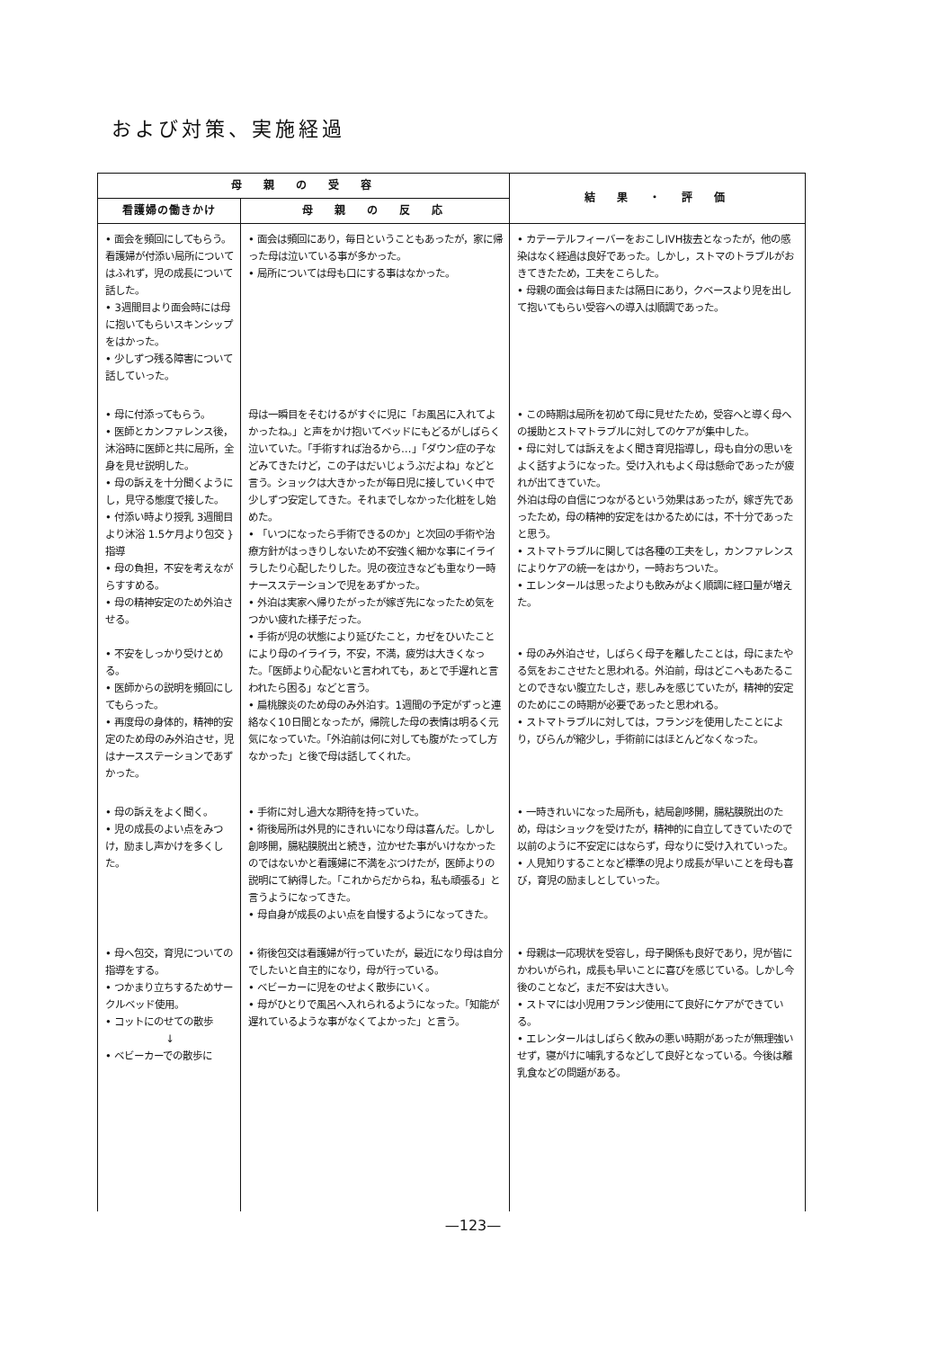および対策、実施経過
| 母 親 の 受 容 | | 結 果 ・ 評 価 |
| --- | --- | --- |
| 看護婦の働きかけ | 母 親 の 反 応 | |
| • 面会を頻回にしてもらう。 看護婦が付添い局所についてはふれず，児の成長について話した。 • 3週間目より面会時には母に抱いてもらいスキンシップをはかった。 • 少しずつ残る障害について話していった。 | • 面会は頻回にあり，毎日ということもあったが，家に帰った母は泣いている事が多かった。 • 局所については母も口にする事はなかった。 | • カテーテルフィーバーをおこしIVH抜去となったが，他の感染はなく経過は良好であった。しかし，ストマのトラブルがおきてきたため，工夫をこらした。 • 母親の面会は毎日または隔日にあり，クベースより児を出して抱いてもらい受容への導入は順調であった。 |
| • 母に付添ってもらう。 • 医師とカンファレンス後，沐浴時に医師と共に局所，全身を見せ説明した。 • 母の訴えを十分聞くようにし，見守る態度で接した。 • 付添い時より授乳 3週間目より沐浴 1.5ケ月より包交 } 指導 • 母の負担，不安を考えながらすすめる。 • 母の精神安定のため外泊させる。 • 不安をしっかり受けとめる。 • 医師からの説明を頻回にしてもらった。 • 再度母の身体的，精神的安定のため母のみ外泊させ，児はナースステーションであずかった。 | 母は一瞬目をそむけるがすぐに児に「お風呂に入れてよかったね。」と声をかけ抱いてベッドにもどるがしばらく泣いていた。「手術すれば治るから…」「ダウン症の子などみてきたけど，この子はだいじょうぶだよね」などと言う。ショックは大きかったが毎日児に接していく中で少しずつ安定してきた。それまでしなかった化粧をし始めた。 • 「いつになったら手術できるのか」と次回の手術や治療方針がはっきりしないため不安強く細かな事にイライラしたり心配したりした。児の夜泣きなども重なり一時ナースステーションで児をあずかった。 • 外泊は実家へ帰りたがったが嫁ぎ先になったため気をつかい疲れた様子だった。 • 手術が児の状態により延びたこと，カゼをひいたことにより母のイライラ，不安，不満，疲労は大きくなった。「医師より心配ないと言われても，あとで手遅れと言われたら困る」などと言う。 • 扁桃腺炎のため母のみ外泊す。1週間の予定がずっと連絡なく10日間となったが，帰院した母の表情は明るく元気になっていた。「外泊前は何に対しても腹がたってし方なかった」と後で母は話してくれた。 | • この時期は局所を初めて母に見せたため，受容へと導く母への援助とストマトラブルに対してのケアが集中した。 • 母に対しては訴えをよく聞き育児指導し，母も自分の思いをよく話すようになった。受け入れもよく母は懸命であったが疲れが出てきていた。 外泊は母の自信につながるという効果はあったが，嫁ぎ先であったため，母の精神的安定をはかるためには，不十分であったと思う。 • ストマトラブルに関しては各種の工夫をし，カンファレンスによりケアの統一をはかり，一時おちついた。 • エレンタールは思ったよりも飲みがよく順調に経口量が増えた。 • 母のみ外泊させ，しばらく母子を離したことは，母にまたやる気をおこさせたと思われる。外泊前，母はどこへもあたることのできない腹立たしさ，悲しみを感じていたが，精神的安定のためにこの時期が必要であったと思われる。 • ストマトラブルに対しては，フランジを使用したことにより，びらんが縮少し，手術前にはほとんどなくなった。 |
| • 母の訴えをよく聞く。 • 児の成長のよい点をみつけ，励まし声かけを多くした。 | • 手術に対し過大な期待を持っていた。 • 術後局所は外見的にきれいになり母は喜んだ。しかし創哆開，腸粘膜脱出と続き，泣かせた事がいけなかったのではないかと看護婦に不満をぶつけたが，医師よりの説明にて納得した。「これからだからね，私も頑張る」と言うようになってきた。 • 母自身が成長のよい点を自慢するようになってきた。 | • 一時きれいになった局所も，結局創哆開，腸粘膜脱出のため，母はショックを受けたが，精神的に自立してきていたので以前のように不安定にはならず，母なりに受け入れていった。 • 人見知りすることなど標準の児より成長が早いことを母も喜び，育児の励ましとしていった。 |
| • 母へ包交，育児についての指導をする。 • つかまり立ちするためサークルベッド使用。 • コットにのせての散歩 ↓ • ベビーカーでの散歩に | • 術後包交は看護婦が行っていたが，最近になり母は自分でしたいと自主的になり，母が行っている。 • ベビーカーに児をのせよく散歩にいく。 • 母がひとりで風呂へ入れられるようになった。「知能が遅れているような事がなくてよかった」と言う。 | • 母親は一応現状を受容し，母子関係も良好であり，児が皆にかわいがられ，成長も早いことに喜びを感じている。しかし今後のことなど，まだ不安は大きい。 • ストマには小児用フランジ使用にて良好にケアができている。 • エレンタールはしばらく飲みの悪い時期があったが無理強いせず，寝がけに哺乳するなどして良好となっている。今後は離乳食などの問題がある。 |
—123—